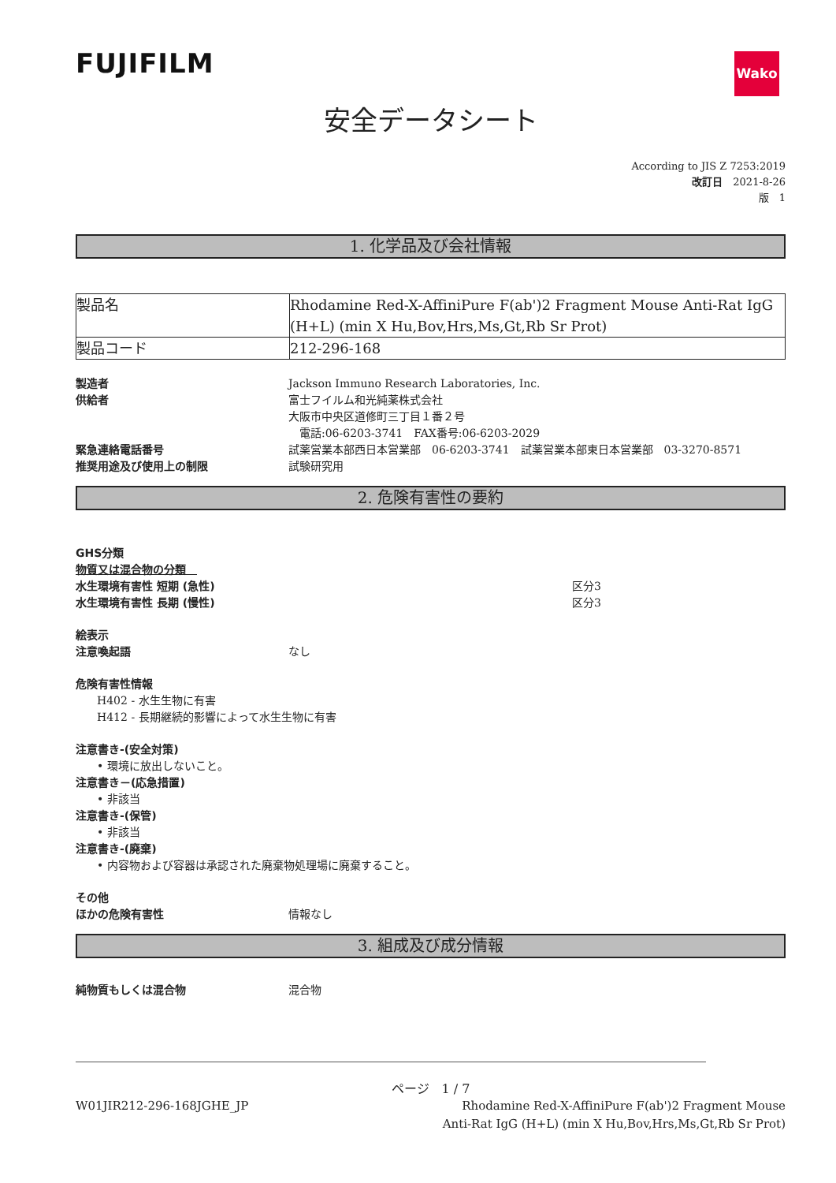FUJIFILM
Wako
安全データシート
According to JIS Z 7253:2019
改訂日　2021-8-26
版　1
1. 化学品及び会社情報
| 製品名 | Rhodamine Red-X-AffiniPure F(ab')2 Fragment Mouse Anti-Rat IgG (H+L) (min X Hu,Bov,Hrs,Ms,Gt,Rb Sr Prot) |
| 製品コード | 212-296-168 |
製造者 Jackson Immuno Research Laboratories, Inc.
供給者 富士フイルム和光純薬株式会社
大阪市中央区道修町三丁目１番２号
　電話:06-6203-3741　FAX番号:06-6203-2029
緊急連絡電話番号 試薬営業本部西日本営業部　06-6203-3741　試薬営業本部東日本営業部　03-3270-8571
推奨用途及び使用上の制限 試験研究用
2. 危険有害性の要約
GHS分類
物質又は混合物の分類　
水生環境有害性 短期 (急性) 区分3
水生環境有害性 長期 (慢性) 区分3
絵表示
注意喚起語 なし
危険有害性情報
H402 - 水生生物に有害
H412 - 長期継続的影響によって水生生物に有害
注意書き-(安全対策)
• 環境に放出しないこと。
注意書き－(応急措置)
• 非該当
注意書き-(保管)
• 非該当
注意書き-(廃棄)
• 内容物および容器は承認された廃棄物処理場に廃棄すること。
その他
ほかの危険有害性 情報なし
3. 組成及び成分情報
純物質もしくは混合物 混合物
ページ　1 / 7
W01JIR212-296-168JGHE_JP Rhodamine Red-X-AffiniPure F(ab')2 Fragment Mouse Anti-Rat IgG (H+L) (min X Hu,Bov,Hrs,Ms,Gt,Rb Sr Prot)